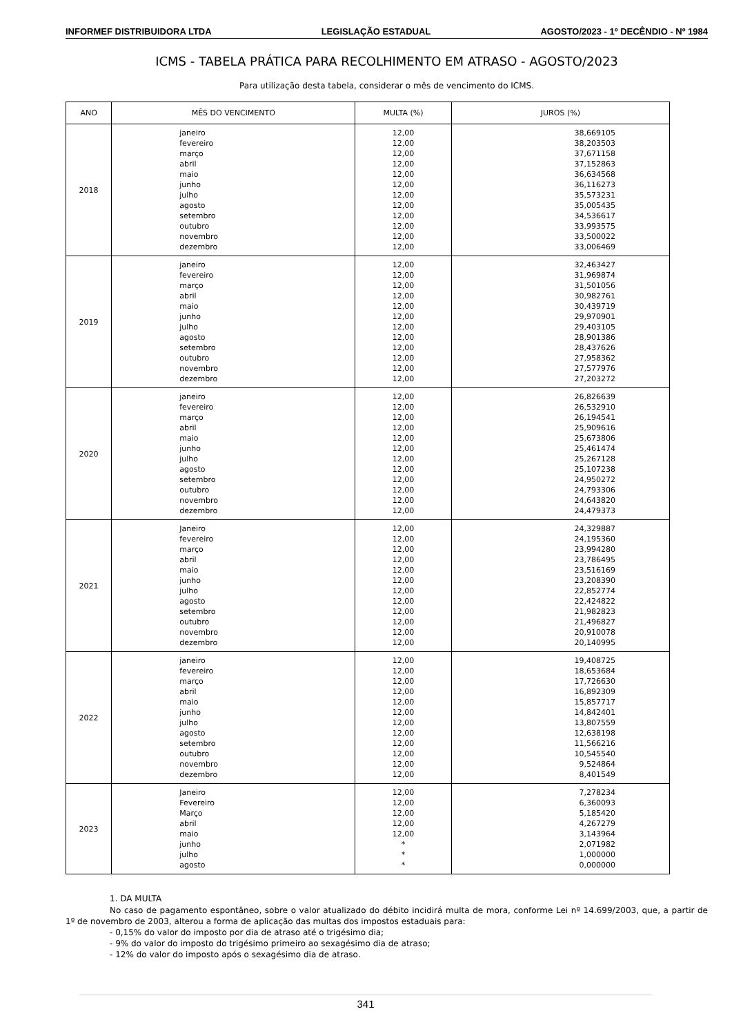INFORMEF DISTRIBUIDORA LTDA LEGISLAÇÃO ESTADUAL AGOSTO/2023 - 1º DECÊNDIO - Nº 1984
ICMS - TABELA PRÁTICA PARA RECOLHIMENTO EM ATRASO - AGOSTO/2023
Para utilização desta tabela, considerar o mês de vencimento do ICMS.
| ANO | MÊS DO VENCIMENTO | MULTA (%) | JUROS (%) |
| --- | --- | --- | --- |
| 2018 | janeiro fevereiro março abril maio junho julho agosto setembro outubro novembro dezembro | 12,00 12,00 12,00 12,00 12,00 12,00 12,00 12,00 12,00 12,00 12,00 12,00 | 38,669105 38,203503 37,671158 37,152863 36,634568 36,116273 35,573231 35,005435 34,536617 33,993575 33,500022 33,006469 |
| 2019 | janeiro fevereiro março abril maio junho julho agosto setembro outubro novembro dezembro | 12,00 12,00 12,00 12,00 12,00 12,00 12,00 12,00 12,00 12,00 12,00 12,00 | 32,463427 31,969874 31,501056 30,982761 30,439719 29,970901 29,403105 28,901386 28,437626 27,958362 27,577976 27,203272 |
| 2020 | janeiro fevereiro março abril maio junho julho agosto setembro outubro novembro dezembro | 12,00 12,00 12,00 12,00 12,00 12,00 12,00 12,00 12,00 12,00 12,00 12,00 | 26,826639 26,532910 26,194541 25,909616 25,673806 25,461474 25,267128 25,107238 24,950272 24,793306 24,643820 24,479373 |
| 2021 | Janeiro fevereiro março abril maio junho julho agosto setembro outubro novembro dezembro | 12,00 12,00 12,00 12,00 12,00 12,00 12,00 12,00 12,00 12,00 12,00 12,00 | 24,329887 24,195360 23,994280 23,786495 23,516169 23,208390 22,852774 22,424822 21,982823 21,496827 20,910078 20,140995 |
| 2022 | janeiro fevereiro março abril maio junho julho agosto setembro outubro novembro dezembro | 12,00 12,00 12,00 12,00 12,00 12,00 12,00 12,00 12,00 12,00 12,00 12,00 | 19,408725 18,653684 17,726630 16,892309 15,857717 14,842401 13,807559 12,638198 11,566216 10,545540 9,524864 8,401549 |
| 2023 | Janeiro Fevereiro Março abril maio junho julho agosto | 12,00 12,00 12,00 12,00 12,00 * * * | 7,278234 6,360093 5,185420 4,267279 3,143964 2,071982 1,000000 0,000000 |
1. DA MULTA
No caso de pagamento espontâneo, sobre o valor atualizado do débito incidirá multa de mora, conforme Lei nº 14.699/2003, que, a partir de 1º de novembro de 2003, alterou a forma de aplicação das multas dos impostos estaduais para:
- 0,15% do valor do imposto por dia de atraso até o trigésimo dia;
- 9% do valor do imposto do trigésimo primeiro ao sexagésimo dia de atraso;
- 12% do valor do imposto após o sexagésimo dia de atraso.
341